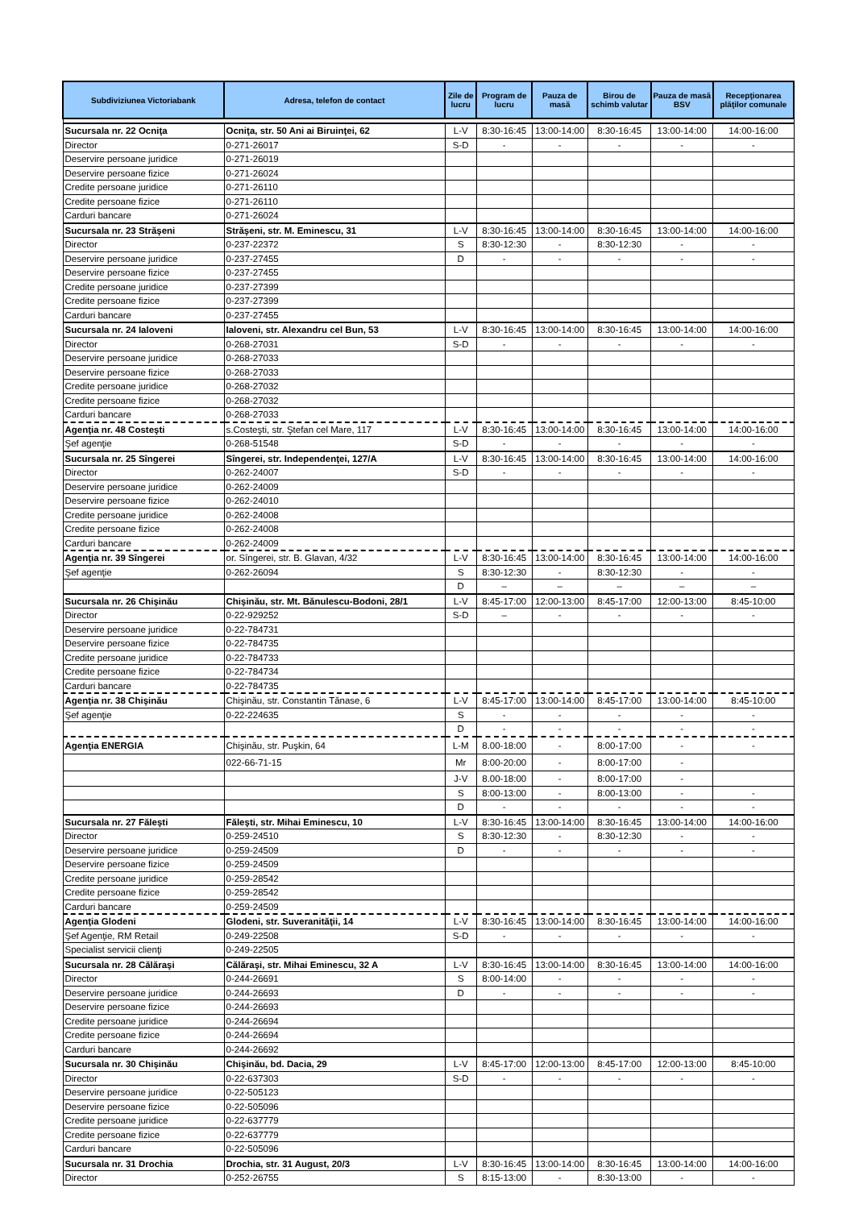| Subdiviziunea Victoriabank | Adresa, telefon de contact | Zile de lucru | Program de lucru | Pauza de masă | Birou de schimb valutar | Pauza de masă BSV | Recepţionarea plăţilor comunale |
| --- | --- | --- | --- | --- | --- | --- | --- |
| Sucursala nr. 22 Ocniţa | Ocniţa, str. 50 Ani ai Biruinţei, 62 | L-V | 8:30-16:45 | 13:00-14:00 | 8:30-16:45 | 13:00-14:00 | 14:00-16:00 |
| Director | 0-271-26017 | S-D | - | - | - | - | - |
| Deservire persoane juridice | 0-271-26019 | | | | | | |
| Deservire persoane fizice | 0-271-26024 | | | | | | |
| Credite persoane juridice | 0-271-26110 | | | | | | |
| Credite persoane fizice | 0-271-26110 | | | | | | |
| Carduri bancare | 0-271-26024 | | | | | | |
| Sucursala nr. 23 Străşeni | Străşeni, str. M. Eminescu, 31 | L-V | 8:30-16:45 | 13:00-14:00 | 8:30-16:45 | 13:00-14:00 | 14:00-16:00 |
| Director | 0-237-22372 | S | 8:30-12:30 | - | 8:30-12:30 | - | - |
| Deservire persoane juridice | 0-237-27455 | D | - | - | - | - | - |
| Deservire persoane fizice | 0-237-27455 | | | | | | |
| Credite persoane juridice | 0-237-27399 | | | | | | |
| Credite persoane fizice | 0-237-27399 | | | | | | |
| Carduri bancare | 0-237-27455 | | | | | | |
| Sucursala nr. 24 Ialoveni | Ialoveni, str. Alexandru cel Bun, 53 | L-V | 8:30-16:45 | 13:00-14:00 | 8:30-16:45 | 13:00-14:00 | 14:00-16:00 |
| Director | 0-268-27031 | S-D | - | - | - | - | - |
| Deservire persoane juridice | 0-268-27033 | | | | | | |
| Deservire persoane fizice | 0-268-27033 | | | | | | |
| Credite persoane juridice | 0-268-27032 | | | | | | |
| Credite persoane fizice | 0-268-27032 | | | | | | |
| Carduri bancare | 0-268-27033 | | | | | | |
| Agenţia nr. 48 Costeşti | s.Costeşti, str. Ştefan cel Mare, 117 | L-V | 8:30-16:45 | 13:00-14:00 | 8:30-16:45 | 13:00-14:00 | 14:00-16:00 |
| Şef agenţie | 0-268-51548 | S-D | - | - | - | - | - |
| Sucursala nr. 25 Sîngerei | Sîngerei, str. Independenţei, 127/A | L-V | 8:30-16:45 | 13:00-14:00 | 8:30-16:45 | 13:00-14:00 | 14:00-16:00 |
| Director | 0-262-24007 | S-D | - | - | - | - | - |
| Deservire persoane juridice | 0-262-24009 | | | | | | |
| Deservire persoane fizice | 0-262-24010 | | | | | | |
| Credite persoane juridice | 0-262-24008 | | | | | | |
| Credite persoane fizice | 0-262-24008 | | | | | | |
| Carduri bancare | 0-262-24009 | | | | | | |
| Agenţia nr. 39 Sîngerei | or. Sîngerei, str. B. Glavan, 4/32 | L-V | 8:30-16:45 | 13:00-14:00 | 8:30-16:45 | 13:00-14:00 | 14:00-16:00 |
| Şef agenţie | 0-262-26094 | S | 8:30-12:30 | - | 8:30-12:30 | - | - |
| | | D | – | – | – | – | – |
| Sucursala nr. 26 Chişinău | Chişinău, str. Mt. Bănulescu-Bodoni, 28/1 | L-V | 8:45-17:00 | 12:00-13:00 | 8:45-17:00 | 12:00-13:00 | 8:45-10:00 |
| Director | 0-22-929252 | S-D | – | - | - | - | - |
| Deservire persoane juridice | 0-22-784731 | | | | | | |
| Deservire persoane fizice | 0-22-784735 | | | | | | |
| Credite persoane juridice | 0-22-784733 | | | | | | |
| Credite persoane fizice | 0-22-784734 | | | | | | |
| Carduri bancare | 0-22-784735 | | | | | | |
| Agenţia nr. 38 Chişinău | Chişinău, str. Constantin Tănase, 6 | L-V | 8:45-17:00 | 13:00-14:00 | 8:45-17:00 | 13:00-14:00 | 8:45-10:00 |
| Şef agenţie | 0-22-224635 | S | - | - | - | - | - |
| | | D | - | - | - | - | - |
| Agenţia ENERGIA | Chişinău, str. Puşkin, 64 | L-M | 8.00-18:00 | - | 8:00-17:00 | - | - |
| | 022-66-71-15 | Mr | 8:00-20:00 | - | 8:00-17:00 | - | |
| | | J-V | 8.00-18:00 | - | 8:00-17:00 | - | |
| | | S | 8:00-13:00 | - | 8:00-13:00 | - | - |
| | | D | - | - | - | - | - |
| Sucursala nr. 27 Făleşti | Făleşti, str. Mihai Eminescu, 10 | L-V | 8:30-16:45 | 13:00-14:00 | 8:30-16:45 | 13:00-14:00 | 14:00-16:00 |
| Director | 0-259-24510 | S | 8:30-12:30 | - | 8:30-12:30 | - | - |
| Deservire persoane juridice | 0-259-24509 | D | - | - | - | - | - |
| Deservire persoane fizice | 0-259-24509 | | | | | | |
| Credite persoane juridice | 0-259-28542 | | | | | | |
| Credite persoane fizice | 0-259-28542 | | | | | | |
| Carduri bancare | 0-259-24509 | | | | | | |
| Agenţia Glodeni | Glodeni, str. Suveranităţii, 14 | L-V | 8:30-16:45 | 13:00-14:00 | 8:30-16:45 | 13:00-14:00 | 14:00-16:00 |
| Şef Agenţie, RM Retail | 0-249-22508 | S-D | - | - | - | - | - |
| Specialist servicii clienţi | 0-249-22505 | | | | | | |
| Sucursala nr. 28 Călăraşi | Călăraşi, str. Mihai Eminescu, 32 A | L-V | 8:30-16:45 | 13:00-14:00 | 8:30-16:45 | 13:00-14:00 | 14:00-16:00 |
| Director | 0-244-26691 | S | 8:00-14:00 | - | - | - | - |
| Deservire persoane juridice | 0-244-26693 | D | - | - | - | - | - |
| Deservire persoane fizice | 0-244-26693 | | | | | | |
| Credite persoane juridice | 0-244-26694 | | | | | | |
| Credite persoane fizice | 0-244-26694 | | | | | | |
| Carduri bancare | 0-244-26692 | | | | | | |
| Sucursala nr. 30 Chişinău | Chişinău, bd. Dacia, 29 | L-V | 8:45-17:00 | 12:00-13:00 | 8:45-17:00 | 12:00-13:00 | 8:45-10:00 |
| Director | 0-22-637303 | S-D | - | - | - | - | - |
| Deservire persoane juridice | 0-22-505123 | | | | | | |
| Deservire persoane fizice | 0-22-505096 | | | | | | |
| Credite persoane juridice | 0-22-637779 | | | | | | |
| Credite persoane fizice | 0-22-637779 | | | | | | |
| Carduri bancare | 0-22-505096 | | | | | | |
| Sucursala nr. 31 Drochia | Drochia, str. 31 August, 20/3 | L-V | 8:30-16:45 | 13:00-14:00 | 8:30-16:45 | 13:00-14:00 | 14:00-16:00 |
| Director | 0-252-26755 | S | 8:15-13:00 | - | 8:30-13:00 | - | - |